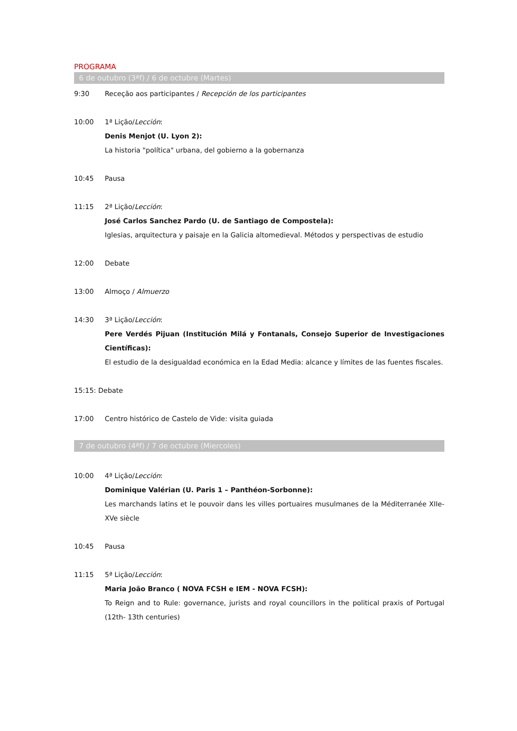PROGRAMA
6 de outubro (3ªf) / 6 de octubre (Martes)
9:30 Receção aos participantes / Recepción de los participantes
10:00 1ª Lição/Lección:
Denis Menjot (U. Lyon 2):
La historia "política" urbana, del gobierno a la gobernanza
10:45 Pausa
11:15 2ª Lição/Lección:
José Carlos Sanchez Pardo (U. de Santiago de Compostela):
Iglesias, arquitectura y paisaje en la Galicia altomedieval. Métodos y perspectivas de estudio
12:00 Debate
13:00 Almoço / Almuerzo
14:30 3ª Lição/Lección:
Pere Verdés Pijuan (Institución Milá y Fontanals, Consejo Superior de Investigaciones Científicas):
El estudio de la desigualdad económica en la Edad Media: alcance y límites de las fuentes fiscales.
15:15: Debate
17:00 Centro histórico de Castelo de Vide: visita guiada
7 de outubro (4ªf) / 7 de octubre (Miercoles)
10:00 4ª Lição/Lección:
Dominique Valérian (U. Paris 1 – Panthéon-Sorbonne):
Les marchands latins et le pouvoir dans les villes portuaires musulmanes de la Méditerranée XIIe-XVe siècle
10:45 Pausa
11:15 5ª Lição/Lección:
Maria João Branco ( NOVA FCSH e IEM - NOVA FCSH):
To Reign and to Rule: governance, jurists and royal councillors in the political praxis of Portugal (12th- 13th centuries)